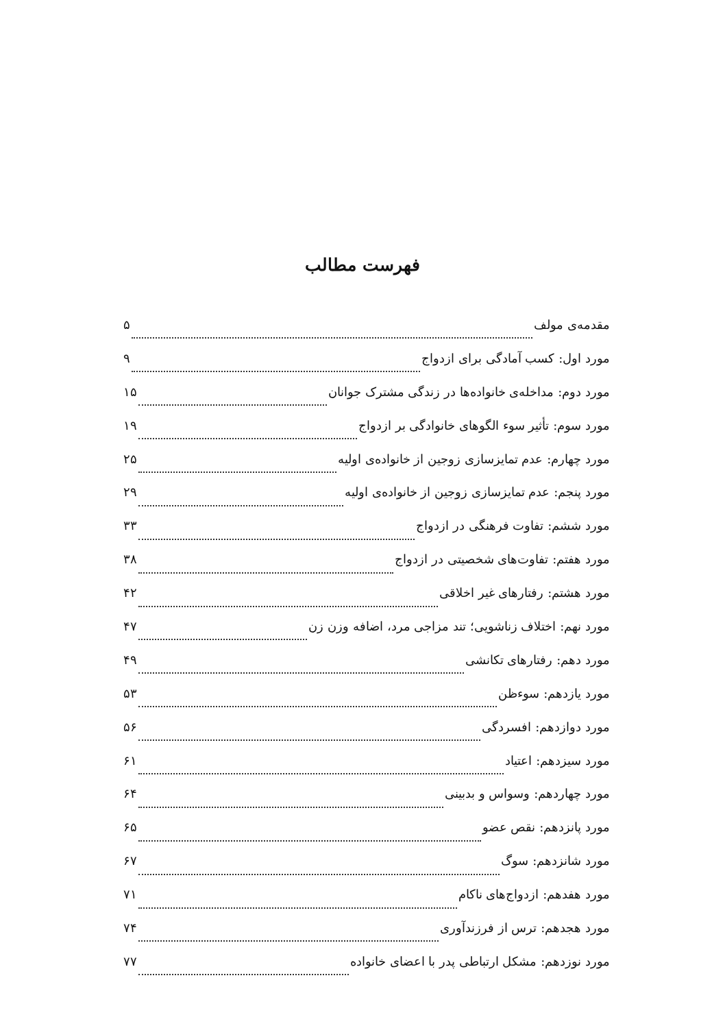فهرست مطالب
مقدمه‌ی مولف ۵
مورد اول: کسب آمادگی برای ازدواج ۹
مورد دوم: مداخله‌ی خانواده‌ها در زندگی مشترک جوانان ۱۵
مورد سوم: تأثیر سوء الگوهای خانوادگی بر ازدواج ۱۹
مورد چهارم: عدم تمایزسازی زوجین از خانواده‌ی اولیه ۲۵
مورد پنجم: عدم تمایزسازی زوجین از خانواده‌ی اولیه ۲۹
مورد ششم: تفاوت فرهنگی در ازدواج ۳۳
مورد هفتم: تفاوت‌های شخصیتی در ازدواج ۳۸
مورد هشتم: رفتارهای غیر اخلاقی ۴۲
مورد نهم: اختلاف زناشویی؛ تند مزاجی مرد، اضافه وزن زن ۴۷
مورد دهم: رفتارهای تکانشی ۴۹
مورد یازدهم: سوءظن ۵۳
مورد دوازدهم: افسردگی ۵۶
مورد سیزدهم: اعتیاد ۶۱
مورد چهاردهم: وسواس و بدبینی ۶۴
مورد پانزدهم: نقص عضو ۶۵
مورد شانزدهم: سوگ ۶۷
مورد هفدهم: ازدواج‌های ناکام ۷۱
مورد هجدهم: ترس از فرزندآوری ۷۴
مورد نوزدهم: مشکل ارتباطی پدر با اعضای خانواده ۷۷